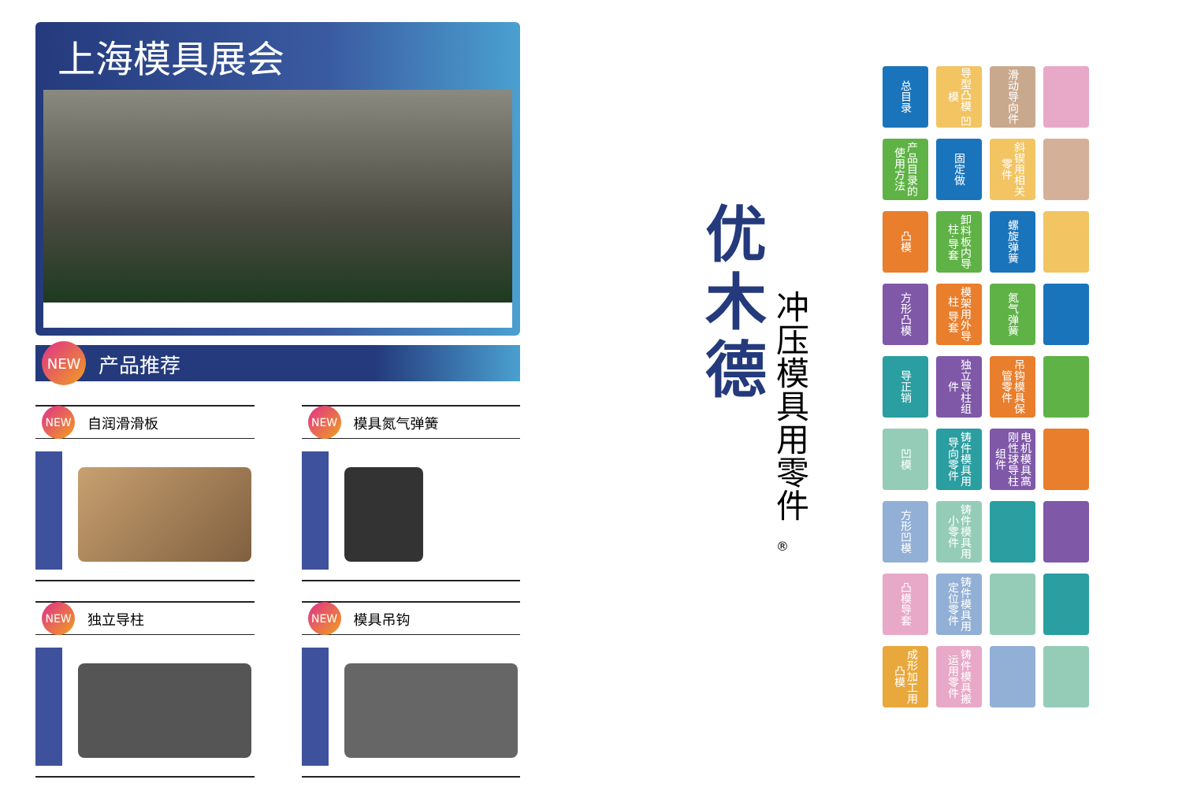上海模具展会
NEW 产品推荐
NEW 自润滑滑板
NEW 模具氮气弹簧
NEW 独立导柱
NEW 模具吊钩
优木德
冲压模具用零件®
总目录
导型凸模 凹模
滑动导向件
产品目录的使用方法
固定做
斜锲用相关零件
凸模
卸料板内导柱·导套
螺旋弹簧
方形凸模
模架用外导柱 导套
氮气弹簧
导正销
独立导柱组件
吊钩模具保管零件
凹模
铸件模具用导向零件
电机模具高刚性球导柱组件
方形凹模
铸件模具用小零件
凸模导套
铸件模具用定位零件
成形加工用凸模
铸件模具搬运用零件